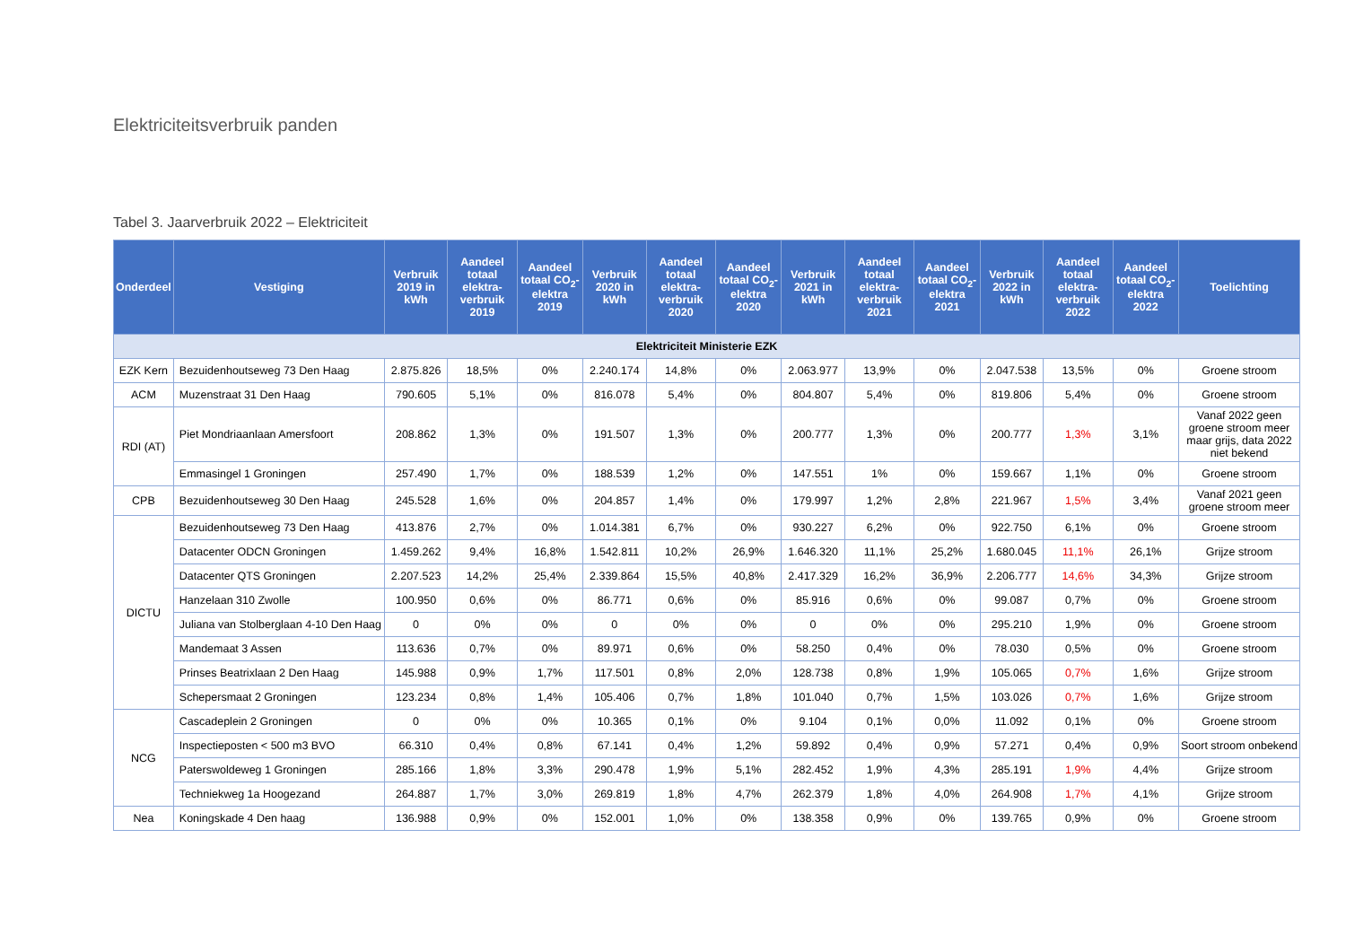Elektriciteitsverbruik panden
Tabel 3. Jaarverbruik 2022 – Elektriciteit
| Onderdeel | Vestiging | Verbruik 2019 in kWh | Aandeel totaal elektra-verbruik 2019 | Aandeel totaal CO<sub>2</sub>-elektra 2019 | Verbruik 2020 in kWh | Aandeel totaal elektra-verbruik 2020 | Aandeel totaal CO<sub>2</sub>-elektra 2020 | Verbruik 2021 in kWh | Aandeel totaal elektra-verbruik 2021 | Aandeel totaal CO<sub>2</sub>-elektra 2021 | Verbruik 2022 in kWh | Aandeel totaal elektra-verbruik 2022 | Aandeel totaal CO<sub>2</sub>-elektra 2022 | Toelichting |
| --- | --- | --- | --- | --- | --- | --- | --- | --- | --- | --- | --- | --- | --- | --- |
| Elektriciteit Ministerie EZK | | | | | | | | | | | | | | |
| EZK Kern | Bezuidenhoutseweg 73 Den Haag | 2.875.826 | 18,5% | 0% | 2.240.174 | 14,8% | 0% | 2.063.977 | 13,9% | 0% | 2.047.538 | 13,5% | 0% | Groene stroom |
| ACM | Muzenstraat 31 Den Haag | 790.605 | 5,1% | 0% | 816.078 | 5,4% | 0% | 804.807 | 5,4% | 0% | 819.806 | 5,4% | 0% | Groene stroom |
| RDI (AT) | Piet Mondriaanlaan Amersfoort | 208.862 | 1,3% | 0% | 191.507 | 1,3% | 0% | 200.777 | 1,3% | 0% | 200.777 | 1,3% | 3,1% | Vanaf 2022 geen groene stroom meer maar grijs, data 2022 niet bekend |
| | Emmasingel 1 Groningen | 257.490 | 1,7% | 0% | 188.539 | 1,2% | 0% | 147.551 | 1% | 0% | 159.667 | 1,1% | 0% | Groene stroom |
| CPB | Bezuidenhoutseweg 30 Den Haag | 245.528 | 1,6% | 0% | 204.857 | 1,4% | 0% | 179.997 | 1,2% | 2,8% | 221.967 | 1,5% | 3,4% | Vanaf 2021 geen groene stroom meer |
| DICTU | Bezuidenhoutseweg 73 Den Haag | 413.876 | 2,7% | 0% | 1.014.381 | 6,7% | 0% | 930.227 | 6,2% | 0% | 922.750 | 6,1% | 0% | Groene stroom |
| | Datacenter ODCN Groningen | 1.459.262 | 9,4% | 16,8% | 1.542.811 | 10,2% | 26,9% | 1.646.320 | 11,1% | 25,2% | 1.680.045 | 11,1% | 26,1% | Grijze stroom |
| | Datacenter QTS Groningen | 2.207.523 | 14,2% | 25,4% | 2.339.864 | 15,5% | 40,8% | 2.417.329 | 16,2% | 36,9% | 2.206.777 | 14,6% | 34,3% | Grijze stroom |
| | Hanzelaan 310 Zwolle | 100.950 | 0,6% | 0% | 86.771 | 0,6% | 0% | 85.916 | 0,6% | 0% | 99.087 | 0,7% | 0% | Groene stroom |
| | Juliana van Stolberglaan 4-10 Den Haag | 0 | 0% | 0% | 0 | 0% | 0% | 0 | 0% | 0% | 295.210 | 1,9% | 0% | Groene stroom |
| | Mandemaat 3 Assen | 113.636 | 0,7% | 0% | 89.971 | 0,6% | 0% | 58.250 | 0,4% | 0% | 78.030 | 0,5% | 0% | Groene stroom |
| | Prinses Beatrixlaan 2 Den Haag | 145.988 | 0,9% | 1,7% | 117.501 | 0,8% | 2,0% | 128.738 | 0,8% | 1,9% | 105.065 | 0,7% | 1,6% | Grijze stroom |
| | Schepersmaat 2 Groningen | 123.234 | 0,8% | 1,4% | 105.406 | 0,7% | 1,8% | 101.040 | 0,7% | 1,5% | 103.026 | 0,7% | 1,6% | Grijze stroom |
| NCG | Cascadeplein 2 Groningen | 0 | 0% | 0% | 10.365 | 0,1% | 0% | 9.104 | 0,1% | 0,0% | 11.092 | 0,1% | 0% | Groene stroom |
| | Inspectieposten < 500 m3 BVO | 66.310 | 0,4% | 0,8% | 67.141 | 0,4% | 1,2% | 59.892 | 0,4% | 0,9% | 57.271 | 0,4% | 0,9% | Soort stroom onbekend |
| | Paterswoldeweg 1 Groningen | 285.166 | 1,8% | 3,3% | 290.478 | 1,9% | 5,1% | 282.452 | 1,9% | 4,3% | 285.191 | 1,9% | 4,4% | Grijze stroom |
| | Techniekweg 1a Hoogezand | 264.887 | 1,7% | 3,0% | 269.819 | 1,8% | 4,7% | 262.379 | 1,8% | 4,0% | 264.908 | 1,7% | 4,1% | Grijze stroom |
| Nea | Koningskade 4 Den haag | 136.988 | 0,9% | 0% | 152.001 | 1,0% | 0% | 138.358 | 0,9% | 0% | 139.765 | 0,9% | 0% | Groene stroom |